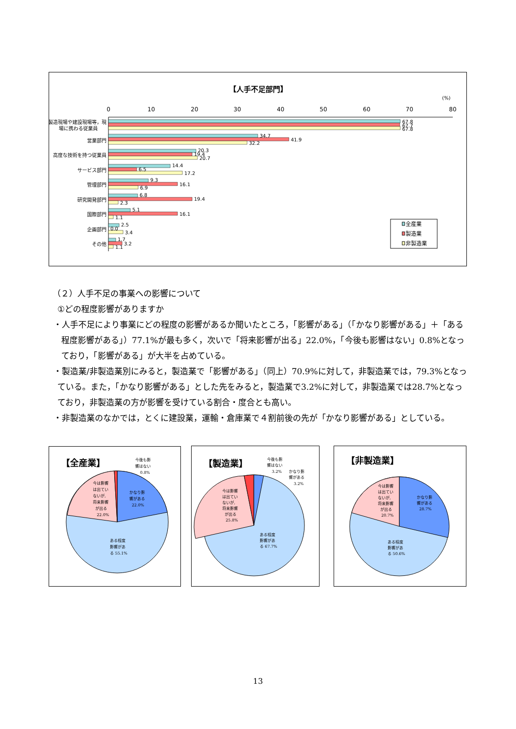【人手不足部門】
(%)
0
10
20
30
40
50
60
70
80
製造現場や建設現場等，現
場に携わる従業員
営業部門
高度な技術を持つ従業員
サービス部門
管理部門
研究開発部門
国際部門
企画部門
その他
67.8
67.7
67.8
34.7
41.9
32.2
20.3
19.4
20.7
14.4
6.5
17.2
9.3
16.1
6.9
6.8
19.4
2.3
5.1
16.1
1.1
2.5
0.0
3.4
1.7
3.2
1.1
全産業
製造業
非製造業
（２）人手不足の事業への影響について
①どの程度影響がありますか
・人手不足により事業にどの程度の影響があるか聞いたところ，「影響がある」（「かなり影響がある」＋「ある程度影響がある」）77.1%が最も多く，次いで「将来影響が出る」22.0%，「今後も影響はない」0.8%となっており，「影響がある」が大半を占めている。
・製造業/非製造業別にみると，製造業で「影響がある」（同上）70.9%に対して，非製造業では，79.3%となっている。また，「かなり影響がある」とした先をみると，製造業で3.2%に対して，非製造業では28.7%となっており，非製造業の方が影響を受けている割合・度合とも高い。
・非製造業のなかでは，とくに建設業，運輸・倉庫業で４割前後の先が「かなり影響がある」としている。
【全産業】
今後も影
響はない
0.8%
かなり影
響がある
22.0%
今は影響
は出てい
ないが,
将来影響
が出る
22.0%
ある程度
影響があ
る 55.1%
【製造業】
今後も影
響はない
3.2%
かなり影
響がある
3.2%
今は影響
は出てい
ないが,
将来影響
が出る
25.8%
ある程度
影響があ
る 67.7%
【非製造業】
今は影響
は出てい
ないが,
将来影響
が出る
20.7%
かなり影
響がある
28.7%
ある程度
影響があ
る 50.6%
13